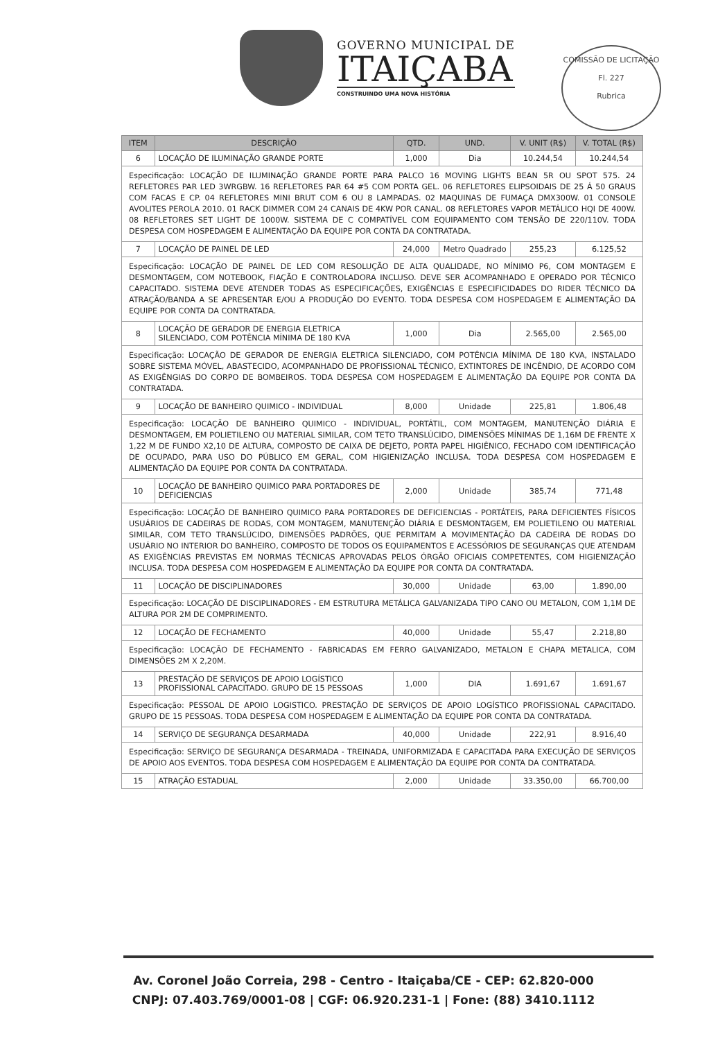GOVERNO MUNICIPAL DE
ITAIÇABA
CONSTRUINDO UMA NOVA HISTÓRIA
COMISSÃO DE LICITAÇÃO
Fl. 227
Rubrica
| ITEM | DESCRIÇÃO | QTD. | UND. | V. UNIT (R$) | V. TOTAL (R$) |
| --- | --- | --- | --- | --- | --- |
| 6 | LOCAÇÃO DE ILUMINAÇÃO GRANDE PORTE | 1,000 | Dia | 10.244,54 | 10.244,54 |
| Especificação: LOCAÇÃO DE ILUMINAÇÃO GRANDE PORTE PARA PALCO 16 MOVING LIGHTS BEAN 5R OU SPOT 575. 24 REFLETORES PAR LED 3WRGBW. 16 REFLETORES PAR 64 #5 COM PORTA GEL. 06 REFLETORES ELIPSOIDAIS DE 25 Á 50 GRAUS COM FACAS E CP. 04 REFLETORES MINI BRUT COM 6 OU 8 LAMPADAS. 02 MAQUINAS DE FUMAÇA DMX300W. 01 CONSOLE AVOLITES PEROLA 2010. 01 RACK DIMMER COM 24 CANAIS DE 4KW POR CANAL. 08 REFLETORES VAPOR METÁLICO HQI DE 400W. 08 REFLETORES SET LIGHT DE 1000W. SISTEMA DE C COMPATÍVEL COM EQUIPAMENTO COM TENSÃO DE 220/110V. TODA DESPESA COM HOSPEDAGEM E ALIMENTAÇÃO DA EQUIPE POR CONTA DA CONTRATADA. | | | | | |
| 7 | LOCAÇÃO DE PAINEL DE LED | 24,000 | Metro Quadrado | 255,23 | 6.125,52 |
| Especificação: LOCAÇÃO DE PAINEL DE LED COM RESOLUÇÃO DE ALTA QUALIDADE, NO MÍNIMO P6, COM MONTAGEM E DESMONTAGEM, COM NOTEBOOK, FIAÇÃO E CONTROLADORA INCLUSO. DEVE SER ACOMPANHADO E OPERADO POR TÉCNICO CAPACITADO. SISTEMA DEVE ATENDER TODAS AS ESPECIFICAÇÕES, EXIGÊNCIAS E ESPECIFICIDADES DO RIDER TÉCNICO DA ATRAÇÃO/BANDA A SE APRESENTAR E/OU A PRODUÇÃO DO EVENTO. TODA DESPESA COM HOSPEDAGEM E ALIMENTAÇÃO DA EQUIPE POR CONTA DA CONTRATADA. | | | | | |
| 8 | LOCAÇÃO DE GERADOR DE ENERGIA ELETRICA SILENCIADO, COM POTÊNCIA MÍNIMA DE 180 KVA | 1,000 | Dia | 2.565,00 | 2.565,00 |
| Especificação: LOCAÇÃO DE GERADOR DE ENERGIA ELETRICA SILENCIADO, COM POTÊNCIA MÍNIMA DE 180 KVA, INSTALADO SOBRE SISTEMA MÓVEL, ABASTECIDO, ACOMPANHADO DE PROFISSIONAL TÉCNICO, EXTINTORES DE INCÊNDIO, DE ACORDO COM AS EXIGÊNGIAS DO CORPO DE BOMBEIROS. TODA DESPESA COM HOSPEDAGEM E ALIMENTAÇÃO DA EQUIPE POR CONTA DA CONTRATADA. | | | | | |
| 9 | LOCAÇÃO DE BANHEIRO QUIMICO - INDIVIDUAL | 8,000 | Unidade | 225,81 | 1.806,48 |
| Especificação: LOCAÇÃO DE BANHEIRO QUIMICO - INDIVIDUAL, PORTÁTIL, COM MONTAGEM, MANUTENÇÃO DIÁRIA E DESMONTAGEM, EM POLIETILENO OU MATERIAL SIMILAR, COM TETO TRANSLÚCIDO, DIMENSÕES MÍNIMAS DE 1,16M DE FRENTE X 1,22 M DE FUNDO X2,10 DE ALTURA, COMPOSTO DE CAIXA DE DEJETO, PORTA PAPEL HIGIÊNICO, FECHADO COM IDENTIFICAÇÃO DE OCUPADO, PARA USO DO PÚBLICO EM GERAL, COM HIGIENIZAÇÃO INCLUSA. TODA DESPESA COM HOSPEDAGEM E ALIMENTAÇÃO DA EQUIPE POR CONTA DA CONTRATADA. | | | | | |
| 10 | LOCAÇÃO DE BANHEIRO QUIMICO PARA PORTADORES DE DEFICIENCIAS | 2,000 | Unidade | 385,74 | 771,48 |
| Especificação: LOCAÇÃO DE BANHEIRO QUIMICO PARA PORTADORES DE DEFICIENCIAS - PORTÁTEIS, PARA DEFICIENTES FÍSICOS USUÁRIOS DE CADEIRAS DE RODAS, COM MONTAGEM, MANUTENÇÃO DIÁRIA E DESMONTAGEM, EM POLIETILENO OU MATERIAL SIMILAR, COM TETO TRANSLÚCIDO, DIMENSÕES PADRÕES, QUE PERMITAM A MOVIMENTAÇÃO DA CADEIRA DE RODAS DO USUÁRIO NO INTERIOR DO BANHEIRO, COMPOSTO DE TODOS OS EQUIPAMENTOS E ACESSÓRIOS DE SEGURANÇAS QUE ATENDAM AS EXIGÊNCIAS PREVISTAS EM NORMAS TÉCNICAS APROVADAS PELOS ÓRGÃO OFICIAIS COMPETENTES, COM HIGIENIZAÇÃO INCLUSA. TODA DESPESA COM HOSPEDAGEM E ALIMENTAÇÃO DA EQUIPE POR CONTA DA CONTRATADA. | | | | | |
| 11 | LOCAÇÃO DE DISCIPLINADORES | 30,000 | Unidade | 63,00 | 1.890,00 |
| Especificação: LOCAÇÃO DE DISCIPLINADORES - EM ESTRUTURA METÁLICA GALVANIZADA TIPO CANO OU METALON, COM 1,1M DE ALTURA POR 2M DE COMPRIMENTO. | | | | | |
| 12 | LOCAÇÃO DE FECHAMENTO | 40,000 | Unidade | 55,47 | 2.218,80 |
| Especificação: LOCAÇÃO DE FECHAMENTO - FABRICADAS EM FERRO GALVANIZADO, METALON E CHAPA METALICA, COM DIMENSÕES 2M X 2,20M. | | | | | |
| 13 | PRESTAÇÃO DE SERVIÇOS DE APOIO LOGÍSTICO PROFISSIONAL CAPACITADO. GRUPO DE 15 PESSOAS | 1,000 | DIA | 1.691,67 | 1.691,67 |
| Especificação: PESSOAL DE APOIO LOGISTICO. PRESTAÇÃO DE SERVIÇOS DE APOIO LOGÍSTICO PROFISSIONAL CAPACITADO. GRUPO DE 15 PESSOAS. TODA DESPESA COM HOSPEDAGEM E ALIMENTAÇÃO DA EQUIPE POR CONTA DA CONTRATADA. | | | | | |
| 14 | SERVIÇO DE SEGURANÇA DESARMADA | 40,000 | Unidade | 222,91 | 8.916,40 |
| Especificação: SERVIÇO DE SEGURANÇA DESARMADA - TREINADA, UNIFORMIZADA E CAPACITADA PARA EXECUÇÃO DE SERVIÇOS DE APOIO AOS EVENTOS. TODA DESPESA COM HOSPEDAGEM E ALIMENTAÇÃO DA EQUIPE POR CONTA DA CONTRATADA. | | | | | |
| 15 | ATRAÇÃO ESTADUAL | 2,000 | Unidade | 33.350,00 | 66.700,00 |
Av. Coronel João Correia, 298 - Centro - Itaiçaba/CE - CEP: 62.820-000
CNPJ: 07.403.769/0001-08 | CGF: 06.920.231-1 | Fone: (88) 3410.1112